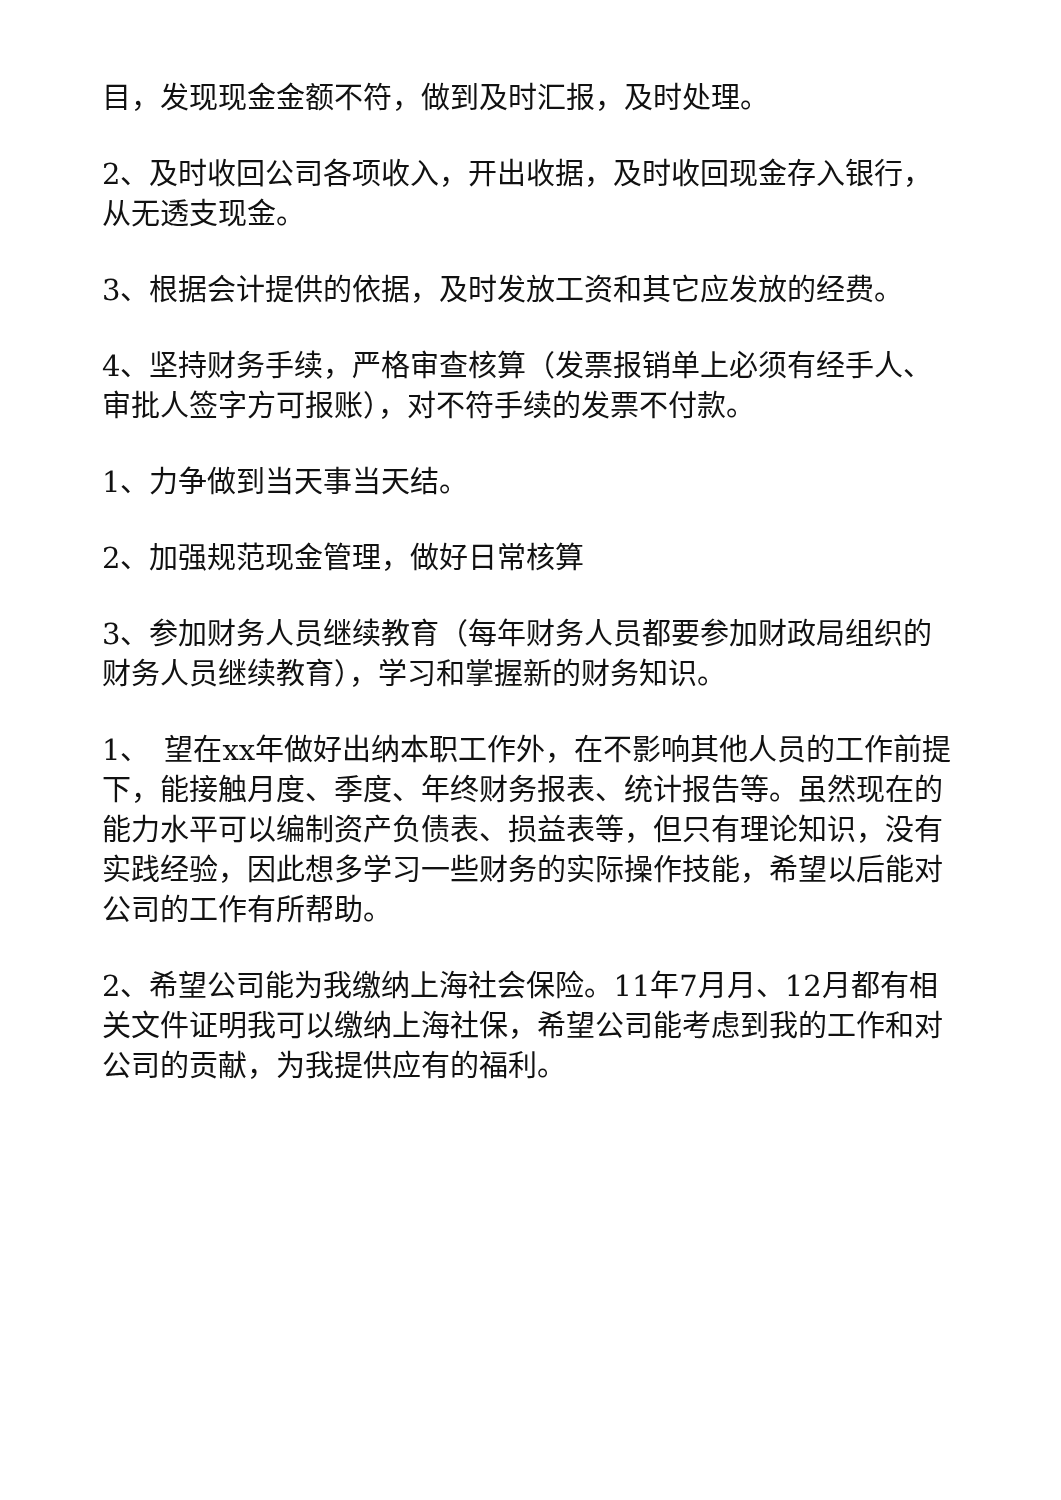目，发现现金金额不符，做到及时汇报，及时处理。
2、及时收回公司各项收入，开出收据，及时收回现金存入银行，从无透支现金。
3、根据会计提供的依据，及时发放工资和其它应发放的经费。
4、坚持财务手续，严格审查核算（发票报销单上必须有经手人、审批人签字方可报账），对不符手续的发票不付款。
1、力争做到当天事当天结。
2、加强规范现金管理，做好日常核算
3、参加财务人员继续教育（每年财务人员都要参加财政局组织的财务人员继续教育），学习和掌握新的财务知识。
1、　望在xx年做好出纳本职工作外，在不影响其他人员的工作前提下，能接触月度、季度、年终财务报表、统计报告等。虽然现在的能力水平可以编制资产负债表、损益表等，但只有理论知识，没有实践经验，因此想多学习一些财务的实际操作技能，希望以后能对公司的工作有所帮助。
2、希望公司能为我缴纳上海社会保险。11年7月月、12月都有相关文件证明我可以缴纳上海社保，希望公司能考虑到我的工作和对公司的贡献，为我提供应有的福利。